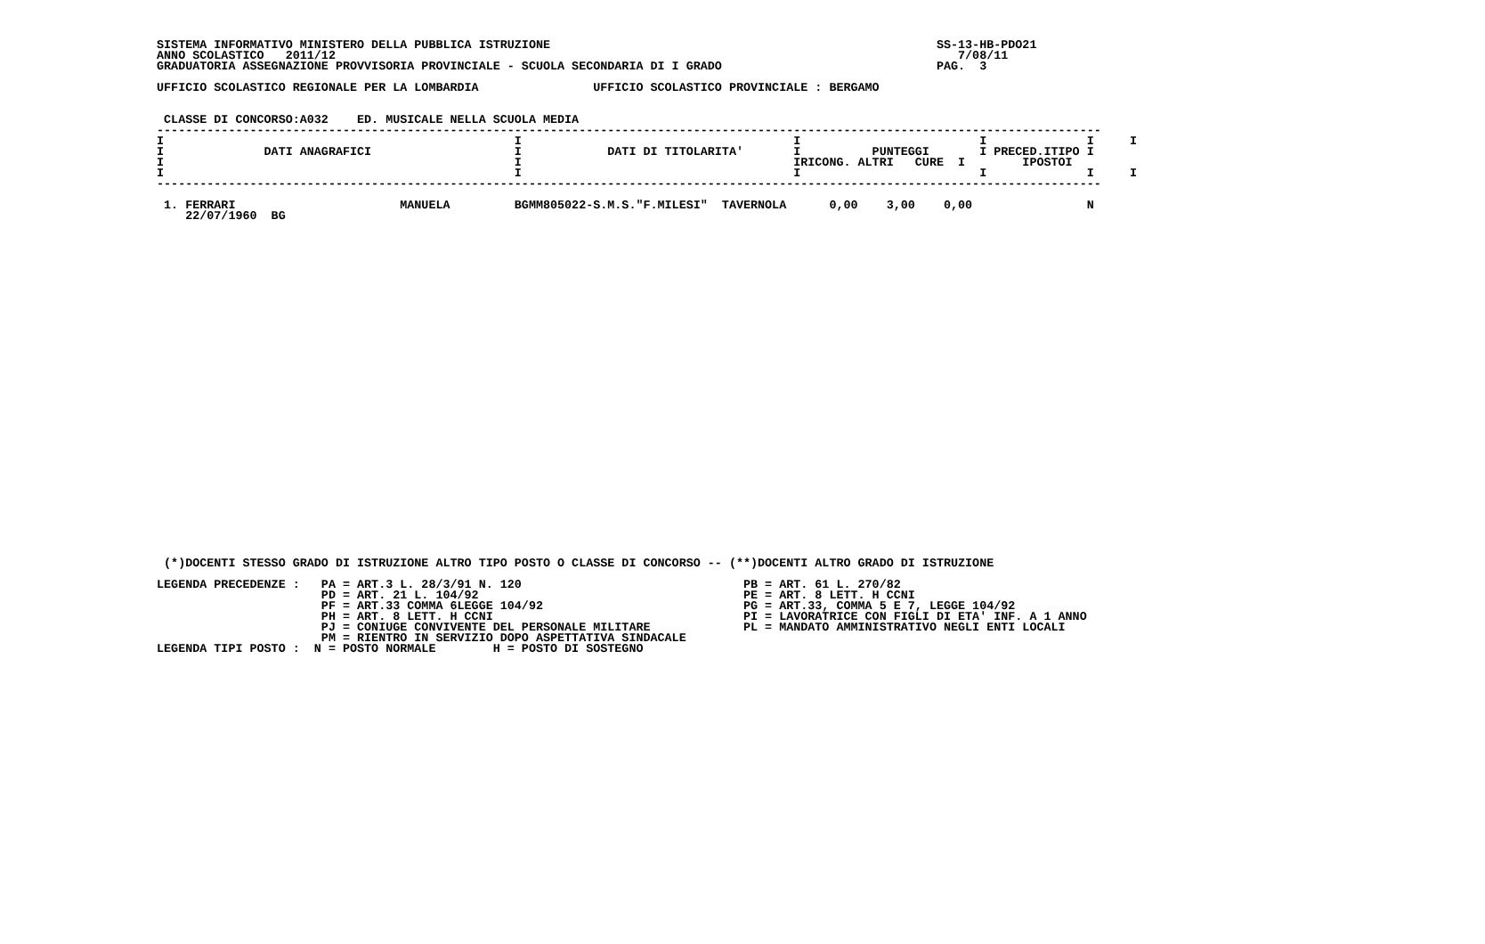SISTEMA INFORMATIVO MINISTERO DELLA PUBBLICA ISTRUZIONE                                                      SS-13-HB-PDO21
 ANNO SCOLASTICO   2011/12                                                                                       7/08/11
 GRADUATORIA ASSEGNAZIONE PROVVISORIA PROVINCIALE - SCUOLA SECONDARIA DI I GRADO                              PAG.  3

 UFFICIO SCOLASTICO REGIONALE PER LA LOMBARDIA                UFFICIO SCOLASTICO PROVINCIALE : BERGAMO


  CLASSE DI CONCORSO:A032    ED. MUSICALE NELLA SCUOLA MEDIA
 ------------------------------------------------------------------------------------------------------------------------------------
 I                                                 I                                      I                         I              I     I
 I              DATI ANAGRAFICI                    I            DATI DI TITOLARITA'       I          PUNTEGGI       I PRECED.ITIPO I
 I                                                 I                                      IRICONG. ALTRI   CURE  I        IPOSTOI
 I                                                 I                                      I                         I              I     I
 ------------------------------------------------------------------------------------------------------------------------------------

  1. FERRARI                       MANUELA         BGMM805022-S.M.S."F.MILESI"  TAVERNOLA      0,00    3,00    0,00                N
     22/07/1960  BG
  (*)DOCENTI STESSO GRADO DI ISTRUZIONE ALTRO TIPO POSTO O CLASSE DI CONCORSO -- (**)DOCENTI ALTRO GRADO DI ISTRUZIONE

 LEGENDA PRECEDENZE :   PA = ART.3 L. 28/3/91 N. 120                               PB = ART. 61 L. 270/82
                        PD = ART. 21 L. 104/92                                     PE = ART. 8 LETT. H CCNI
                        PF = ART.33 COMMA 6LEGGE 104/92                            PG = ART.33, COMMA 5 E 7, LEGGE 104/92
                        PH = ART. 8 LETT. H CCNI                                   PI = LAVORATRICE CON FIGLI DI ETA' INF. A 1 ANNO
                        PJ = CONIUGE CONVIVENTE DEL PERSONALE MILITARE             PL = MANDATO AMMINISTRATIVO NEGLI ENTI LOCALI
                        PM = RIENTRO IN SERVIZIO DOPO ASPETTATIVA SINDACALE
 LEGENDA TIPI POSTO :  N = POSTO NORMALE        H = POSTO DI SOSTEGNO